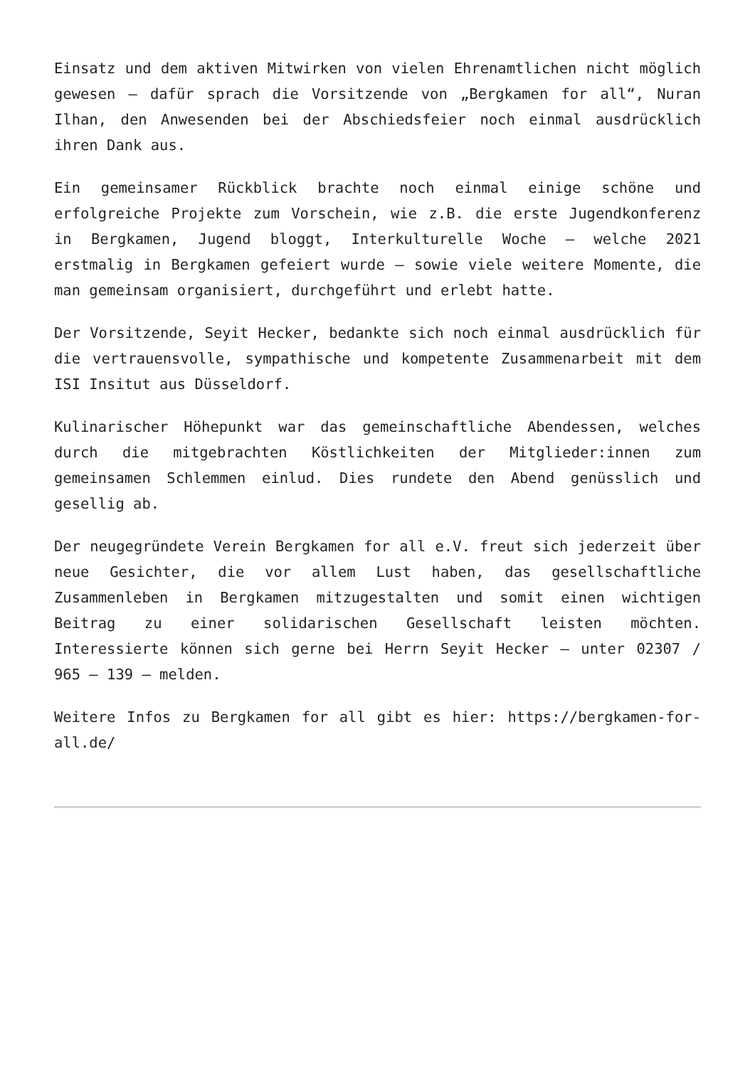Einsatz und dem aktiven Mitwirken von vielen Ehrenamtlichen nicht möglich gewesen – dafür sprach die Vorsitzende von „Bergkamen for all“, Nuran Ilhan, den Anwesenden bei der Abschiedsfeier noch einmal ausdrücklich ihren Dank aus.
Ein gemeinsamer Rückblick brachte noch einmal einige schöne und erfolgreiche Projekte zum Vorschein, wie z.B. die erste Jugendkonferenz in Bergkamen, Jugend bloggt, Interkulturelle Woche – welche 2021 erstmalig in Bergkamen gefeiert wurde – sowie viele weitere Momente, die man gemeinsam organisiert, durchgeführt und erlebt hatte.
Der Vorsitzende, Seyit Hecker, bedankte sich noch einmal ausdrücklich für die vertrauensvolle, sympathische und kompetente Zusammenarbeit mit dem ISI Insitut aus Düsseldorf.
Kulinarischer Höhepunkt war das gemeinschaftliche Abendessen, welches durch die mitgebrachten Köstlichkeiten der Mitglieder:innen zum gemeinsamen Schlemmen einlud. Dies rundete den Abend genüsslich und gesellig ab.
Der neugegründete Verein Bergkamen for all e.V. freut sich jederzeit über neue Gesichter, die vor allem Lust haben, das gesellschaftliche Zusammenleben in Bergkamen mitzugestalten und somit einen wichtigen Beitrag zu einer solidarischen Gesellschaft leisten möchten. Interessierte können sich gerne bei Herrn Seyit Hecker – unter 02307 / 965 – 139 – melden.
Weitere Infos zu Bergkamen for all gibt es hier: https://bergkamen-for-all.de/